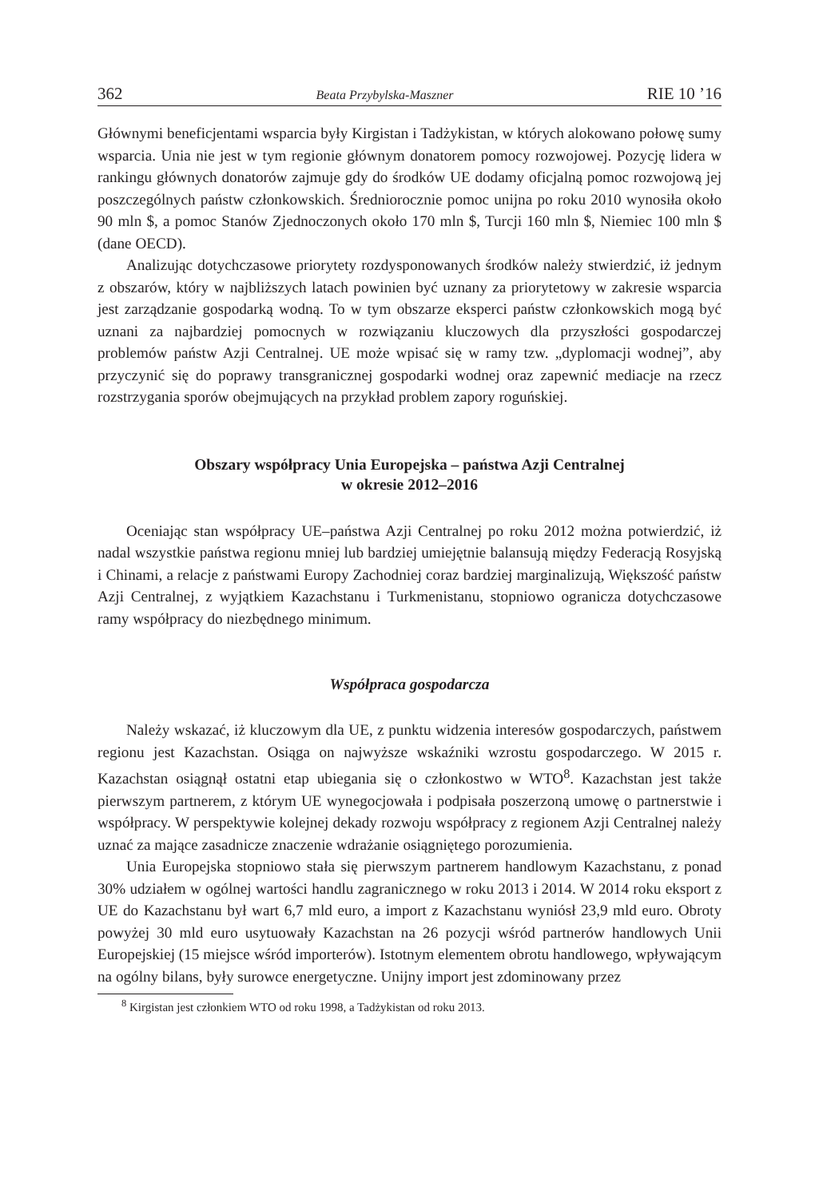362 Beata Przybylska-Maszner RIE 10 ’16
Głównymi beneficjentami wsparcia były Kirgistan i Tadżykistan, w których alokowano połowę sumy wsparcia. Unia nie jest w tym regionie głównym donatorem pomocy rozwojowej. Pozycję lidera w rankingu głównych donatorów zajmuje gdy do środków UE dodamy oficjalną pomoc rozwojową jej poszczególnych państw członkowskich. Średniorocznie pomoc unijna po roku 2010 wynosiła około 90 mln $, a pomoc Stanów Zjednoczonych około 170 mln $, Turcji 160 mln $, Niemiec 100 mln $ (dane OECD).
Analizując dotychczasowe priorytety rozdysponowanych środków należy stwierdzić, iż jednym z obszarów, który w najbliższych latach powinien być uznany za priorytetowy w zakresie wsparcia jest zarządzanie gospodarką wodną. To w tym obszarze eksperci państw członkowskich mogą być uznani za najbardziej pomocnych w rozwiązaniu kluczowych dla przyszłości gospodarczej problemów państw Azji Centralnej. UE może wpisać się w ramy tzw. „dyplomacji wodnej”, aby przyczynić się do poprawy transgranicznej gospodarki wodnej oraz zapewnić mediacje na rzecz rozstrzygania sporów obejmujących na przykład problem zapory roguńskiej.
Obszary współpracy Unia Europejska – państwa Azji Centralnej
w okresie 2012–2016
Oceniając stan współpracy UE–państwa Azji Centralnej po roku 2012 można potwierdzić, iż nadal wszystkie państwa regionu mniej lub bardziej umiejętnie balansują między Federacją Rosyjską i Chinami, a relacje z państwami Europy Zachodniej coraz bardziej marginalizują, Większość państw Azji Centralnej, z wyjątkiem Kazachstanu i Turkmenistanu, stopniowo ogranicza dotychczasowe ramy współpracy do niezbędnego minimum.
Współpraca gospodarcza
Należy wskazać, iż kluczowym dla UE, z punktu widzenia interesów gospodarczych, państwem regionu jest Kazachstan. Osiąga on najwyższe wskaźniki wzrostu gospodarczego. W 2015 r. Kazachstan osiągnął ostatni etap ubiegania się o członkostwo w WTO<sup>8</sup>. Kazachstan jest także pierwszym partnerem, z którym UE wynegocjowała i podpisała poszerzoną umowę o partnerstwie i współpracy. W perspektywie kolejnej dekady rozwoju współpracy z regionem Azji Centralnej należy uznać za mające zasadnicze znaczenie wdrażanie osiągniętego porozumienia.
Unia Europejska stopniowo stała się pierwszym partnerem handlowym Kazachstanu, z ponad 30% udziałem w ogólnej wartości handlu zagranicznego w roku 2013 i 2014. W 2014 roku eksport z UE do Kazachstanu był wart 6,7 mld euro, a import z Kazachstanu wyniósł 23,9 mld euro. Obroty powyżej 30 mld euro usytuowały Kazachstan na 26 pozycji wśród partnerów handlowych Unii Europejskiej (15 miejsce wśród importerów). Istotnym elementem obrotu handlowego, wpływającym na ogólny bilans, były surowce energetyczne. Unijny import jest zdominowany przez
<sup>8</sup> Kirgistan jest członkiem WTO od roku 1998, a Tadżykistan od roku 2013.